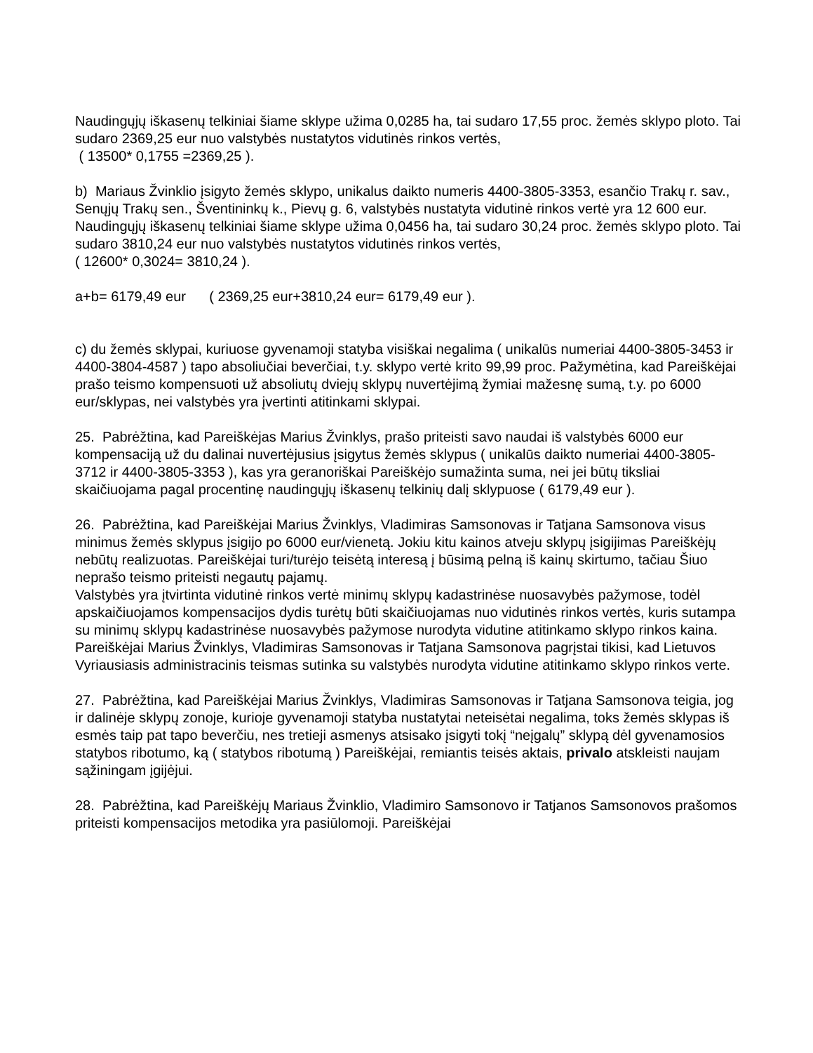Naudingųjų iškasenų telkiniai šiame sklype užima 0,0285 ha, tai sudaro 17,55 proc. žemės sklypo ploto. Tai sudaro 2369,25 eur nuo valstybės nustatytos vidutinės rinkos vertės,
( 13500* 0,1755 =2369,25 ).
b) Mariaus Žvinklio įsigyto žemės sklypo, unikalus daikto numeris 4400-3805-3353, esančio Trakų r. sav., Senųjų Trakų sen., Šventininkų k., Pievų g. 6, valstybės nustatyta vidutinė rinkos vertė yra 12 600 eur.
Naudingųjų iškasenų telkiniai šiame sklype užima 0,0456 ha, tai sudaro 30,24 proc. žemės sklypo ploto. Tai sudaro 3810,24 eur nuo valstybės nustatytos vidutinės rinkos vertės,
( 12600* 0,3024= 3810,24 ).
a+b= 6179,49 eur ( 2369,25 eur+3810,24 eur= 6179,49 eur ).
c) du žemės sklypai, kuriuose gyvenamoji statyba visiškai negalima ( unikalūs numeriai 4400-3805-3453 ir 4400-3804-4587 ) tapo absoliučiai beverčiai, t.y. sklypo vertė krito 99,99 proc. Pažymėtina, kad Pareiškėjai prašo teismo kompensuoti už absoliutų dviejų sklypų nuvertėjimą žymiai mažesnę sumą, t.y. po 6000 eur/sklypas, nei valstybės yra įvertinti atitinkami sklypai.
25. Pabrėžtina, kad Pareiškėjas Marius Žvinklys, prašo priteisti savo naudai iš valstybės 6000 eur kompensaciją už du dalinai nuvertėjusius įsigytus žemės sklypus ( unikalūs daikto numeriai 4400-3805-3712 ir 4400-3805-3353 ), kas yra geranoriškai Pareiškėjo sumažinta suma, nei jei būtų tiksliai skaičiuojama pagal procentinę naudingųjų iškasenų telkinių dalį sklypuose ( 6179,49 eur ).
26. Pabrėžtina, kad Pareiškėjai Marius Žvinklys, Vladimiras Samsonovas ir Tatjana Samsonova visus minimus žemės sklypus įsigijo po 6000 eur/vienetą. Jokiu kitu kainos atveju sklypų įsigijimas Pareiškėjų nebūtų realizuotas. Pareiškėjai turi/turėjo teisėtą interesą į būsimą pelną iš kainų skirtumo, tačiau Šiuo neprašo teismo priteisti negautų pajamų.
Valstybės yra įtvirtinta vidutinė rinkos vertė minimų sklypų kadastrinėse nuosavybės pažymose, todėl apskaičiuojamos kompensacijos dydis turėtų būti skaičiuojamas nuo vidutinės rinkos vertės, kuris sutampa su minimų sklypų kadastrinėse nuosavybės pažymose nurodyta vidutine atitinkamo sklypo rinkos kaina. Pareiškėjai Marius Žvinklys, Vladimiras Samsonovas ir Tatjana Samsonova pagrįstai tikisi, kad Lietuvos Vyriausiasis administracinis teismas sutinka su valstybės nurodyta vidutine atitinkamo sklypo rinkos verte.
27. Pabrėžtina, kad Pareiškėjai Marius Žvinklys, Vladimiras Samsonovas ir Tatjana Samsonova teigia, jog ir dalinėje sklypų zonoje, kurioje gyvenamoji statyba nustatytai neteisėtai negalima, toks žemės sklypas iš esmės taip pat tapo beverčiu, nes tretieji asmenys atsisako įsigyti tokį “neįgalų” sklypą dėl gyvenamosios statybos ribotumo, ką ( statybos ribotumą ) Pareiškėjai, remiantis teisės aktais, privalo atskleisti naujam sąžiningam įgijėjui.
28. Pabrėžtina, kad Pareiškėjų Mariaus Žvinklio, Vladimiro Samsonovo ir Tatjanos Samsonovos prašomos priteisti kompensacijos metodika yra pasiūlomoji. Pareiškėjai